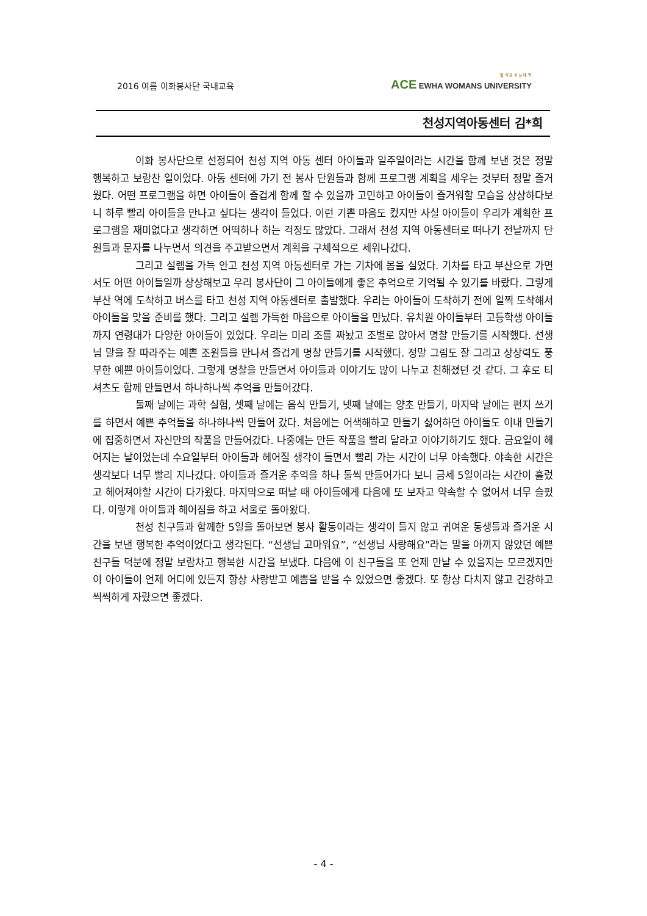2016 여름 이화봉사단 국내교육
잘 가 르 치 는 대 학
ACE EWHA WOMANS UNIVERSITY
천성지역아동센터 김*희
이화 봉사단으로 선정되어 천성 지역 아동 센터 아이들과 일주일이라는 시간을 함께 보낸 것은 정말 행복하고 보람찬 일이었다. 아동 센터에 가기 전 봉사 단원들과 함께 프로그램 계획을 세우는 것부터 정말 즐거웠다. 어떤 프로그램을 하면 아이들이 즐겁게 함께 할 수 있을까 고민하고 아이들이 즐거워할 모습을 상상하다보니 하루 빨리 아이들을 만나고 싶다는 생각이 들었다. 이런 기쁜 마음도 컸지만 사실 아이들이 우리가 계획한 프로그램을 재미없다고 생각하면 어떡하나 하는 걱정도 많았다. 그래서 천성 지역 아동센터로 떠나기 전날까지 단원들과 문자를 나누면서 의견을 주고받으면서 계획을 구체적으로 세워나갔다.
그리고 설렘을 가득 안고 천성 지역 아동센터로 가는 기차에 몸을 실었다. 기차를 타고 부산으로 가면서도 어떤 아이들일까 상상해보고 우리 봉사단이 그 아이들에게 좋은 추억으로 기억될 수 있기를 바랐다. 그렇게 부산 역에 도착하고 버스를 타고 천성 지역 아동센터로 출발했다. 우리는 아이들이 도착하기 전에 일찍 도착해서 아이들을 맞을 준비를 했다. 그리고 설렘 가득한 마음으로 아이들을 만났다. 유치원 아이들부터 고등학생 아이들까지 연령대가 다양한 아이들이 있었다. 우리는 미리 조를 짜놨고 조별로 앉아서 명찰 만들기를 시작했다. 선생님 말을 잘 따라주는 예쁜 조원들을 만나서 즐겁게 명찰 만들기를 시작했다. 정말 그림도 잘 그리고 상상력도 풍부한 예쁜 아이들이었다. 그렇게 명찰을 만들면서 아이들과 이야기도 많이 나누고 친해졌던 것 같다. 그 후로 티셔츠도 함께 만들면서 하나하나씩 추억을 만들어갔다.
둘째 날에는 과학 실험, 셋째 날에는 음식 만들기, 넷째 날에는 양초 만들기, 마지막 날에는 편지 쓰기를 하면서 예쁜 추억들을 하나하나씩 만들어 갔다. 처음에는 어색해하고 만들기 싫어하던 아이들도 이내 만들기에 집중하면서 자신만의 작품을 만들어갔다. 나중에는 만든 작품을 빨리 달라고 이야기하기도 했다. 금요일이 헤어지는 날이었는데 수요일부터 아이들과 헤어질 생각이 들면서 빨리 가는 시간이 너무 야속했다. 야속한 시간은 생각보다 너무 빨리 지나갔다. 아이들과 즐거운 추억을 하나 둘씩 만들어가다 보니 금세 5일이라는 시간이 흘렀고 헤어져야할 시간이 다가왔다. 마지막으로 떠날 때 아이들에게 다음에 또 보자고 약속할 수 없어서 너무 슬펐다. 이렇게 아이들과 헤어짐을 하고 서울로 돌아왔다.
천성 친구들과 함께한 5일을 돌아보면 봉사 활동이라는 생각이 들지 않고 귀여운 동생들과 즐거운 시간을 보낸 행복한 추억이었다고 생각된다. “선생님 고마워요”, “선생님 사랑해요”라는 말을 아끼지 않았던 예쁜 친구들 덕분에 정말 보람차고 행복한 시간을 보냈다. 다음에 이 친구들을 또 언제 만날 수 있을지는 모르겠지만 이 아이들이 언제 어디에 있든지 항상 사랑받고 예쁨을 받을 수 있었으면 좋겠다. 또 항상 다치지 않고 건강하고 씩씩하게 자랐으면 좋겠다.
- 4 -